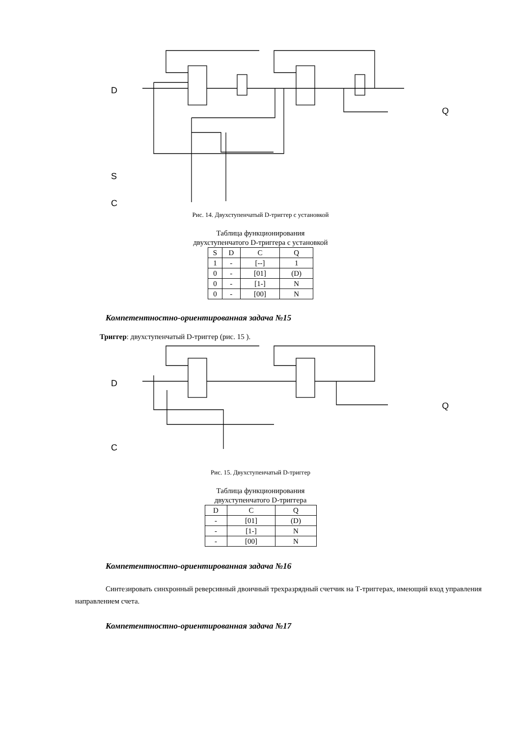D
S
C
Q
Рис. 14. Двухступенчатый D-триггер с установкой
Таблица функционирования
двухступенчатого D-триггера с установкой
| S | D | C | Q |
| --- | --- | --- | --- |
| 1 | - | [--] | 1 |
| 0 | - | [01] | (D) |
| 0 | - | [1-] | N |
| 0 | - | [00] | N |
Компетентностно-ориентированная задача №15
Триггер: двухступенчатый D-триггер (рис. 15 ).
D
C
Q
Рис. 15. Двухступенчатый D-триггер
Таблица функционирования
двухступенчатого D-триггера
| D | C | Q |
| --- | --- | --- |
| - | [01] | (D) |
| - | [1-] | N |
| - | [00] | N |
Компетентностно-ориентированная задача №16
Синтезировать синхронный реверсивный двоичный трехразрядный счетчик на Т-триггерах, имеющий вход управления направлением счета.
Компетентностно-ориентированная задача №17